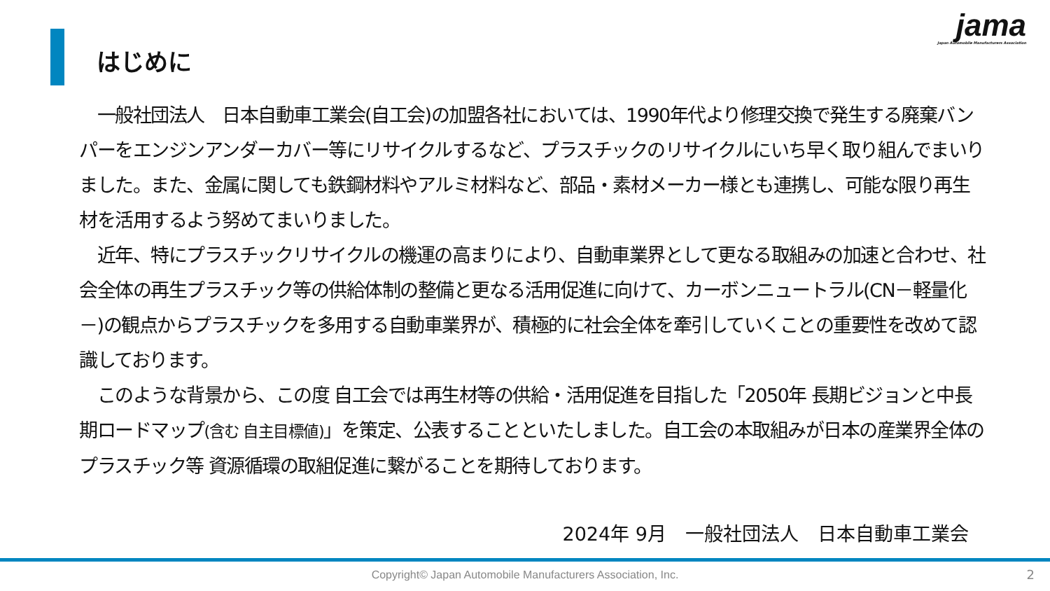jama
Japan Automobile Manufacturers Association
はじめに
　一般社団法人　日本自動車工業会(自工会)の加盟各社においては、1990年代より修理交換で発生する廃棄バンパーをエンジンアンダーカバー等にリサイクルするなど、プラスチックのリサイクルにいち早く取り組んでまいりました。また、金属に関しても鉄鋼材料やアルミ材料など、部品・素材メーカー様とも連携し、可能な限り再生材を活用するよう努めてまいりました。
　近年、特にプラスチックリサイクルの機運の高まりにより、自動車業界として更なる取組みの加速と合わせ、社会全体の再生プラスチック等の供給体制の整備と更なる活用促進に向けて、カーボンニュートラル(CN－軽量化－)の観点からプラスチックを多用する自動車業界が、積極的に社会全体を牽引していくことの重要性を改めて認識しております。
　このような背景から、この度 自工会では再生材等の供給・活用促進を目指した「2050年 長期ビジョンと中長期ロードマップ(含む 自主目標値)」を策定、公表することといたしました。自工会の本取組みが日本の産業界全体のプラスチック等 資源循環の取組促進に繋がることを期待しております。
2024年 9月　一般社団法人　日本自動車工業会
Copyright© Japan Automobile Manufacturers Association, Inc. 2